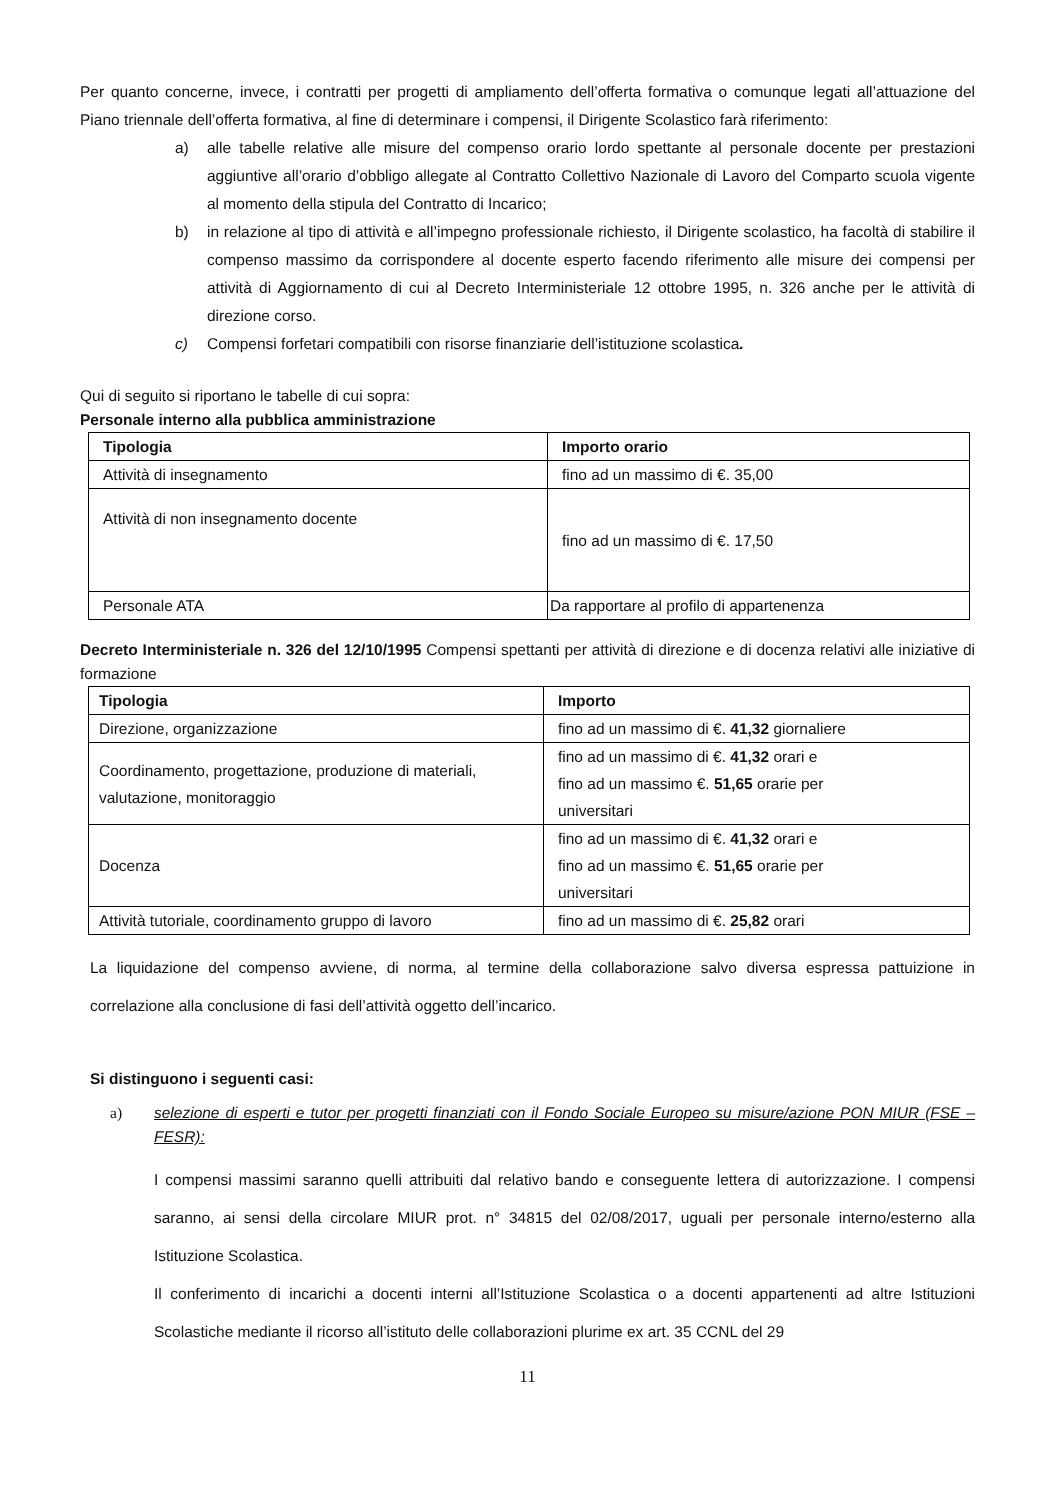Per quanto concerne, invece, i contratti per progetti di ampliamento dell’offerta formativa o comunque legati all’attuazione del Piano triennale dell’offerta formativa, al fine di determinare i compensi, il Dirigente Scolastico farà riferimento:
a) alle tabelle relative alle misure del compenso orario lordo spettante al personale docente per prestazioni aggiuntive all’orario d’obbligo allegate al Contratto Collettivo Nazionale di Lavoro del Comparto scuola vigente al momento della stipula del Contratto di Incarico;
b) in relazione al tipo di attività e all’impegno professionale richiesto, il Dirigente scolastico, ha facoltà di stabilire il compenso massimo da corrispondere al docente esperto facendo riferimento alle misure dei compensi per attività di Aggiornamento di cui al Decreto Interministeriale 12 ottobre 1995, n. 326 anche per le attività di direzione corso.
c) Compensi forfetari compatibili con risorse finanziarie dell’istituzione scolastica.
Qui di seguito si riportano le tabelle di cui sopra:
Personale interno alla pubblica amministrazione
| Tipologia | Importo orario |
| --- | --- |
| Attività di insegnamento | fino ad un massimo di €. 35,00 |
| Attività di non insegnamento docente | fino ad un massimo di €. 17,50 |
| Personale ATA | Da rapportare al profilo di appartenenza |
Decreto Interministeriale n. 326 del 12/10/1995 Compensi spettanti per attività di direzione e di docenza relativi alle iniziative di formazione
| Tipologia | Importo |
| --- | --- |
| Direzione, organizzazione | fino ad un massimo di €. 41,32 giornaliere |
| Coordinamento, progettazione, produzione di materiali, valutazione, monitoraggio | fino ad un massimo di €. 41,32 orari e fino ad un massimo €. 51,65 orarie per universitari |
| Docenza | fino ad un massimo di €. 41,32 orari e fino ad un massimo €. 51,65 orarie per universitari |
| Attività tutoriale, coordinamento gruppo di lavoro | fino ad un massimo di €. 25,82 orari |
La liquidazione del compenso avviene, di norma, al termine della collaborazione salvo diversa espressa pattuizione in correlazione alla conclusione di fasi dell’attività oggetto dell’incarico.
Si distinguono i seguenti casi:
a) selezione di esperti e tutor per progetti finanziati con il Fondo Sociale Europeo su misure/azione PON MIUR (FSE – FESR):
I compensi massimi saranno quelli attribuiti dal relativo bando e conseguente lettera di autorizzazione. I compensi saranno, ai sensi della circolare MIUR prot. n° 34815 del 02/08/2017, uguali per personale interno/esterno alla Istituzione Scolastica.
Il conferimento di incarichi a docenti interni all’Istituzione Scolastica o a docenti appartenenti ad altre Istituzioni Scolastiche mediante il ricorso all’istituto delle collaborazioni plurime ex art. 35 CCNL del 29
11